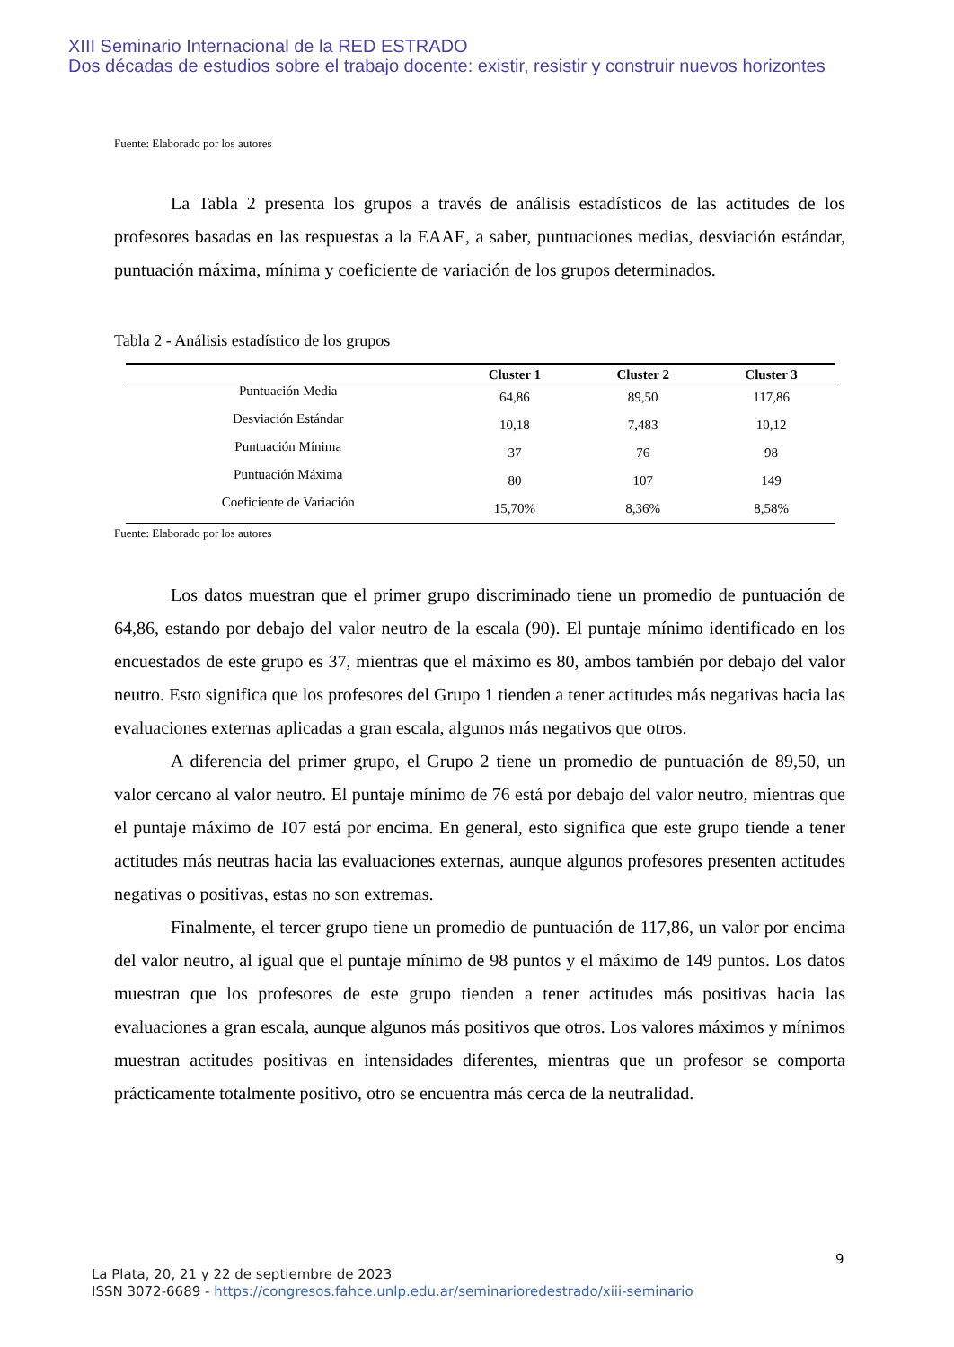XIII Seminario Internacional de la RED ESTRADO
Dos décadas de estudios sobre el trabajo docente: existir, resistir y construir nuevos horizontes
Fuente: Elaborado por los autores
La Tabla 2 presenta los grupos a través de análisis estadísticos de las actitudes de los profesores basadas en las respuestas a la EAAE, a saber, puntuaciones medias, desviación estándar, puntuación máxima, mínima y coeficiente de variación de los grupos determinados.
Tabla 2 - Análisis estadístico de los grupos
| | Cluster 1 | Cluster 2 | Cluster 3 |
| --- | --- | --- | --- |
| Puntuación Media | 64,86 | 89,50 | 117,86 |
| Desviación Estándar | 10,18 | 7,483 | 10,12 |
| Puntuación Mínima | 37 | 76 | 98 |
| Puntuación Máxima | 80 | 107 | 149 |
| Coeficiente de Variación | 15,70% | 8,36% | 8,58% |
Fuente: Elaborado por los autores
Los datos muestran que el primer grupo discriminado tiene un promedio de puntuación de 64,86, estando por debajo del valor neutro de la escala (90). El puntaje mínimo identificado en los encuestados de este grupo es 37, mientras que el máximo es 80, ambos también por debajo del valor neutro. Esto significa que los profesores del Grupo 1 tienden a tener actitudes más negativas hacia las evaluaciones externas aplicadas a gran escala, algunos más negativos que otros.
A diferencia del primer grupo, el Grupo 2 tiene un promedio de puntuación de 89,50, un valor cercano al valor neutro. El puntaje mínimo de 76 está por debajo del valor neutro, mientras que el puntaje máximo de 107 está por encima. En general, esto significa que este grupo tiende a tener actitudes más neutras hacia las evaluaciones externas, aunque algunos profesores presenten actitudes negativas o positivas, estas no son extremas.
Finalmente, el tercer grupo tiene un promedio de puntuación de 117,86, un valor por encima del valor neutro, al igual que el puntaje mínimo de 98 puntos y el máximo de 149 puntos. Los datos muestran que los profesores de este grupo tienden a tener actitudes más positivas hacia las evaluaciones a gran escala, aunque algunos más positivos que otros. Los valores máximos y mínimos muestran actitudes positivas en intensidades diferentes, mientras que un profesor se comporta prácticamente totalmente positivo, otro se encuentra más cerca de la neutralidad.
9
La Plata, 20, 21 y 22 de septiembre de 2023
ISSN 3072-6689 - https://congresos.fahce.unlp.edu.ar/seminarioredestrado/xiii-seminario